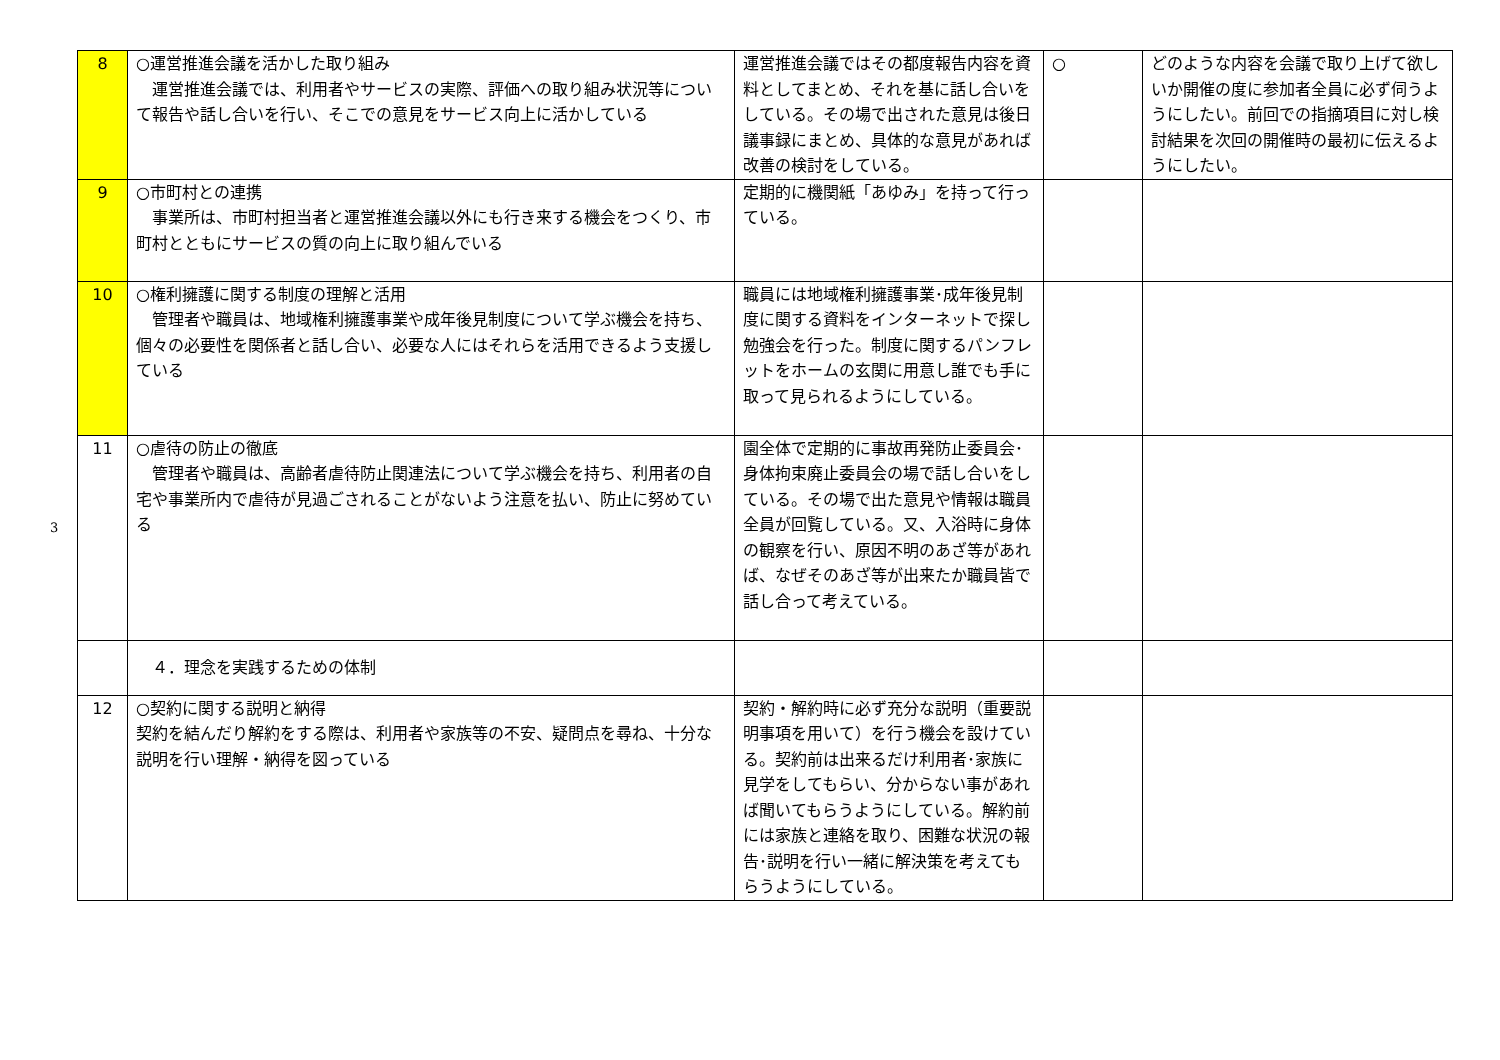3
| 8 | ○運営推進会議を活かした取り組み 運営推進会議では、利用者やサービスの実際、評価への取り組み状況等について報告や話し合いを行い、そこでの意見をサービス向上に活かしている | 運営推進会議ではその都度報告内容を資料としてまとめ、それを基に話し合いをしている。その場で出された意見は後日議事録にまとめ、具体的な意見があれば改善の検討をしている。 | ○ | どのような内容を会議で取り上げて欲しいか開催の度に参加者全員に必ず伺うようにしたい。前回での指摘項目に対し検討結果を次回の開催時の最初に伝えるようにしたい。 |
| 9 | ○市町村との連携 事業所は、市町村担当者と運営推進会議以外にも行き来する機会をつくり、市町村とともにサービスの質の向上に取り組んでいる | 定期的に機関紙「あゆみ」を持って行っている。 | | |
| 10 | ○権利擁護に関する制度の理解と活用 管理者や職員は、地域権利擁護事業や成年後見制度について学ぶ機会を持ち、個々の必要性を関係者と話し合い、必要な人にはそれらを活用できるよう支援している | 職員には地域権利擁護事業･成年後見制度に関する資料をインターネットで探し勉強会を行った。制度に関するパンフレットをホームの玄関に用意し誰でも手に取って見られるようにしている。 | | |
| 11 | ○虐待の防止の徹底 管理者や職員は、高齢者虐待防止関連法について学ぶ機会を持ち、利用者の自宅や事業所内で虐待が見過ごされることがないよう注意を払い、防止に努めている | 園全体で定期的に事故再発防止委員会･身体拘束廃止委員会の場で話し合いをしている。その場で出た意見や情報は職員全員が回覧している。又、入浴時に身体の観察を行い、原因不明のあざ等があれば、なぜそのあざ等が出来たか職員皆で話し合って考えている。 | | |
| | ４．理念を実践するための体制 | | | |
| 12 | ○契約に関する説明と納得 契約を結んだり解約をする際は、利用者や家族等の不安、疑問点を尋ね、十分な説明を行い理解・納得を図っている | 契約・解約時に必ず充分な説明（重要説明事項を用いて）を行う機会を設けている。契約前は出来るだけ利用者･家族に見学をしてもらい、分からない事があれば聞いてもらうようにしている。解約前には家族と連絡を取り、困難な状況の報告･説明を行い一緒に解決策を考えてもらうようにしている。 | | |